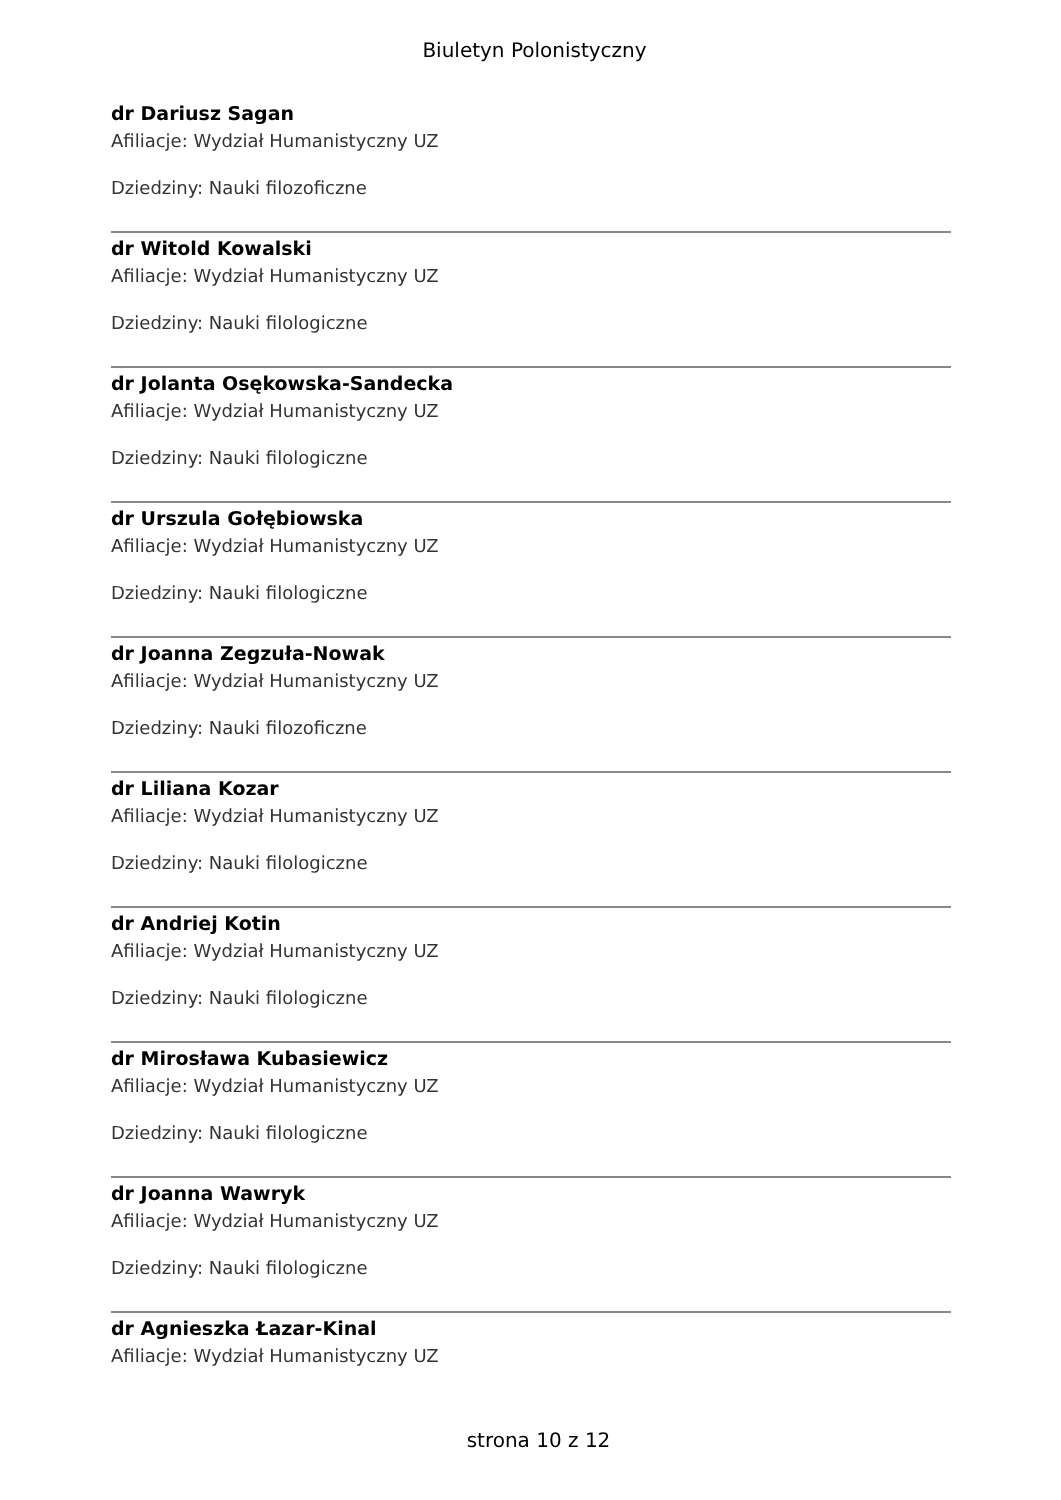Biuletyn Polonistyczny
dr Dariusz Sagan
Afiliacje: Wydział Humanistyczny UZ
Dziedziny: Nauki filozoficzne
dr Witold Kowalski
Afiliacje: Wydział Humanistyczny UZ
Dziedziny: Nauki filologiczne
dr Jolanta Osękowska-Sandecka
Afiliacje: Wydział Humanistyczny UZ
Dziedziny: Nauki filologiczne
dr Urszula Gołębiowska
Afiliacje: Wydział Humanistyczny UZ
Dziedziny: Nauki filologiczne
dr Joanna Zegzuła-Nowak
Afiliacje: Wydział Humanistyczny UZ
Dziedziny: Nauki filozoficzne
dr Liliana Kozar
Afiliacje: Wydział Humanistyczny UZ
Dziedziny: Nauki filologiczne
dr Andriej Kotin
Afiliacje: Wydział Humanistyczny UZ
Dziedziny: Nauki filologiczne
dr Mirosława Kubasiewicz
Afiliacje: Wydział Humanistyczny UZ
Dziedziny: Nauki filologiczne
dr Joanna Wawryk
Afiliacje: Wydział Humanistyczny UZ
Dziedziny: Nauki filologiczne
dr Agnieszka Łazar-Kinal
Afiliacje: Wydział Humanistyczny UZ
strona 10 z 12